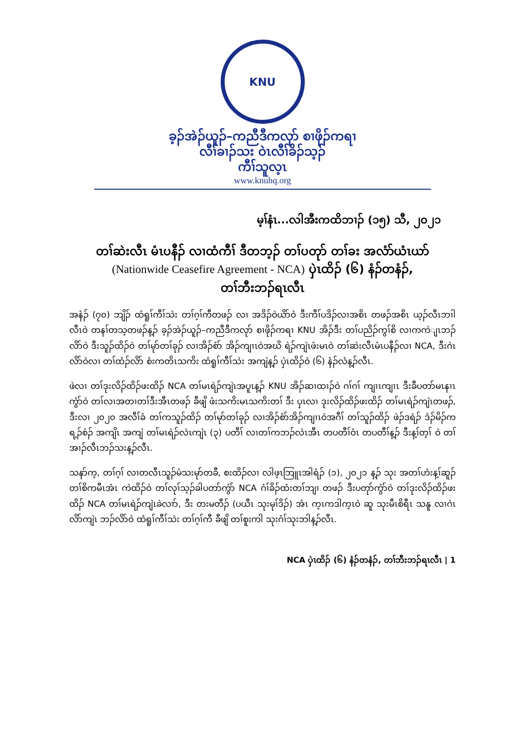KNU
ခ့ၣ်အဲၣ်ယူၣ်–ကညီဒီကလုာ် စၢဖိုၣ်ကရၢ
လီၢ်ခၢၣ်သး ဝဲၤလီၢ်ခိၣ်သ့ၣ်
ကီၢ်သူလ့ၤ
www.knuhq.org
မ့ၢ်နံၤ...လါအီးကထိဘၢၣ် (၁၅) သီ, ၂၀၂၁
တၢ်ဆဲးလီၤ မံၤပနီၣ် လၢထံကီၢ် ဒီတဘ့ၣ် တၢ်ပတုာ် တၢ်ခး အလံာ်ယံၤယာ်
(Nationwide Ceasefire Agreement - NCA) ပှဲၤထိၣ် (၆) နံၣ်တနံၣ်,
တၢ်ဘီးဘၣ်ရၤလီၤ
အနံၣ် (၇၀) ဘျိၣ် ထံရူၢ်ကီၢ်သဲး တၢ်ဂ့ၢ်ကီတဖၣ် လၢ အဒိၣ်ဝဲယိာ်ဝဲ ဒီးကီၢ်ပဒိၣ်လၢအစိၤ တဖၣ်အစိၤ ယ့ၣ်လီၤဘၢါလီၤဝဲ တနၢ်တသ့တဖၣ်န့ၣ် ခ့ၣ်အဲၣ်ယူၣ်–ကညီဒီကလုာ် စၢဖိုၣ်ကရၢ KNU အိၣ်ဒီး တၢ်ပညိၣ်ကွၢ်စိ လၢကကဲျၤဘၣ်လိာ်ဝဲ ဒီးသူၣ်ထိၣ်ဝဲ တၢ်မုာ်တၢ်ခုၣ် လၢအိၣ်စံာ် အိၣ်ကျၢၤဝဲအဃိ ရဲၣ်ကျဲၤဖံးမၤဝဲ တၢ်ဆဲးလီၤမံၤပနီၣ်လၢ NCA, ဒီးဂဲၤလိာ်ဝဲလၢ တၢ်ထံၣ်လိာ် စံးကတိၤသကိး ထံရူၢ်ကီၢ်သဲး အကျဲန့ၣ် ပှဲၤထိၣ်ဝဲ (၆) နံၣ်လံန့ၣ်လီၤ.
ဖဲလၢ တၢ်ဒုးလိၣ်ထိၣ်ဖးထိၣ် NCA တၢ်မၤရဲၣ်ကျဲၤအပူၤန့ၣ် KNU အိၣ်ဆၢထၢၣ်ဝဲ ဂၢ်ဂၢ် ကျၢၤကျၢၤ ဒီးခီပတာ်မၤနၢၤကွံာ်ဝဲ တၢ်လၢအတၢတၢ်ဒီးအီၤတဖၣ် ခီဖျိ ဖံးသကိးမၤသကိးတၢ် ဒီး ပှၤလၢ ဒုးလိၣ်ထိၣ်ဖးထိၣ် တၢ်မၤရဲၣ်ကျဲၤတဖၣ်, ဒီးလၢ ၂၀၂၀ အလီၢ်ခံ တၢ်ကသူၣ်ထိၣ် တၢ်မုာ်တၢ်ခုၣ် လၢအိၣ်စံာ်အိၣ်ကျၢၤဝဲအဂီၢ် တၢ်သူၣ်ထိၣ် ဖဲၣ်ဒရဲၣ် ဒံၣ်မိၣ်ကရ့ၣ်စံၣ် အကျိၤ အကျဲ တၢ်မၤရဲၣ်လဲၤကျဲၤ (၃) ပတီၢ် လၢတၢ်ကဘၣ်လဲၤအီၤ တပတီၢ်ဝံၤ တပတီၢ်န့ၣ် ဒီးန့ၢ်တ့ၢ် ဝဲ တၢ်အၢၣ်လီၤဘၣ်သးန့ၣ်လီၤ.
သနာ်က့, တၢ်ဂ့ၢ် လၢတလီၤသူၣ်မံသးမုာ်တခီ, စးထိၣ်လၢ လါဖ့ၤဘြူၤအါရံၣ် (၁), ၂၀၂၁ န့ၣ် သုး အတၢ်ဟံးန့ၢ်ဆူၣ် တၢ်စိကမီၤအံၤ ကဲထိၣ်ဝဲ တၢ်လုၢ်သ့ၣ်ခါပတာ်ကွံာ် NCA ဂံၢ်ခိၣ်ထံးတၢ်ဘျၢ တဖၣ် ဒီးပတုာ်ကွံာ်ဝဲ တၢ်ဒုးလိၣ်ထိၣ်ဖးထိၣ် NCA တၢ်မၤရဲၣ်ကျဲၤခဲလၢာ်, ဒီး တးမတီၣ် (ပယီၤ သုးမုၢ်ဒိၣ်) အံၤ က့ၤကဒါက့ၤဝဲ ဆူ သုးမီၤစိရီၤ သနူ လၢဂဲၤလိာ်ကျဲၤ ဘၣ်လိာ်ဝဲ ထံရူၢ်ကီၢ်သဲး တၢ်ဂ့ၢ်ကီ ခီဖျိ တၢ်စူးကါ သုးဂံၢ်သုးဘါန့ၣ်လီၤ.
NCA ပှဲၤထိၣ် (၆) နံၣ်တနံၣ်, တၢ်ဘီးဘၣ်ရၤလီၤ | 1